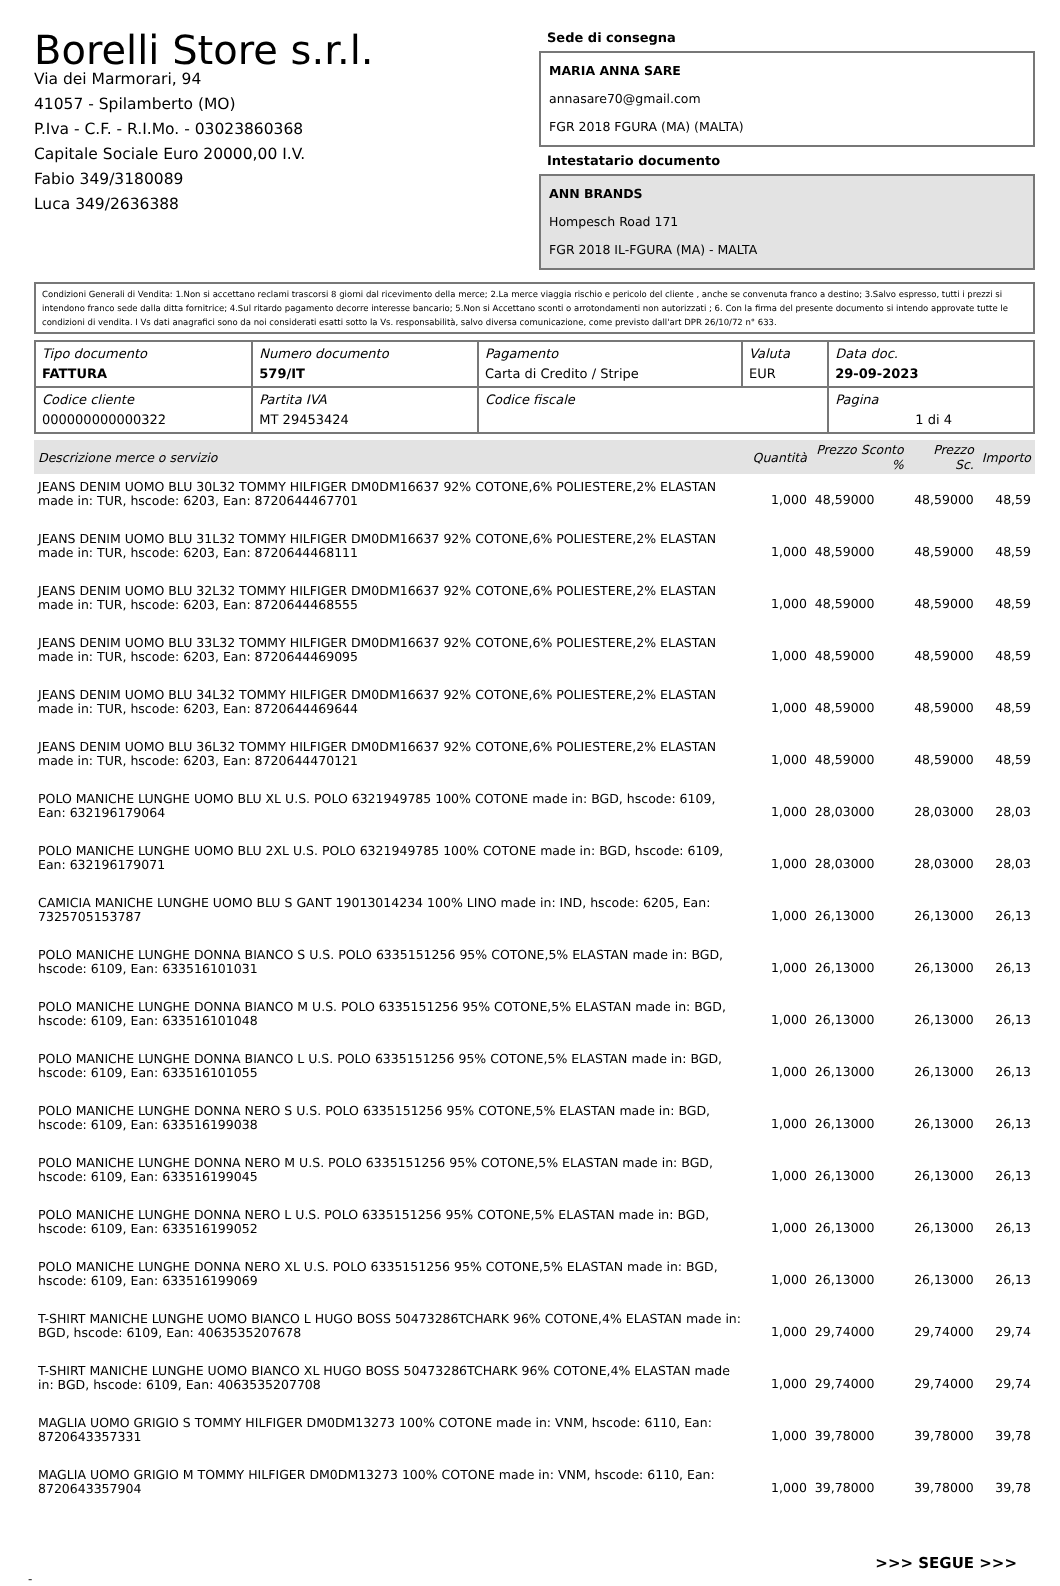Borelli Store s.r.l.
Via dei Marmorari, 94
41057 - Spilamberto (MO)
P.Iva - C.F. - R.I.Mo. - 03023860368
Capitale Sociale Euro 20000,00 I.V.
Fabio 349/3180089
Luca 349/2636388
Sede di consegna
MARIA ANNA SARE
annasare70@gmail.com
FGR 2018 FGURA (MA) (MALTA)
Intestatario documento
ANN BRANDS
Hompesch Road 171
FGR 2018 IL-FGURA (MA) - MALTA
Condizioni Generali di Vendita: 1.Non si accettano reclami trascorsi 8 giorni dal ricevimento della merce; 2.La merce viaggia rischio e pericolo del cliente , anche se convenuta franco a destino; 3.Salvo espresso, tutti i prezzi si intendono franco sede dalla ditta fornitrice; 4.Sul ritardo pagamento decorre interesse bancario; 5.Non si Accettano sconti o arrotondamenti non autorizzati ; 6. Con la firma del presente documento si intendo approvate tutte le condizioni di vendita. I Vs dati anagrafici sono da noi considerati esatti sotto la Vs. responsabilità, salvo diversa comunicazione, come previsto dall'art DPR 26/10/72 n° 633.
| Tipo documento FATTURA | Numero documento 579/IT | Pagamento Carta di Credito / Stripe | Valuta EUR | Data doc. 29-09-2023 |
| Codice cliente 000000000000322 | Partita IVA MT 29453424 | Codice fiscale | | Pagina 1 di 4 |
| Descrizione merce o servizio | Quantità | Prezzo Sconto % | Prezzo Sc. | Importo |
| --- | --- | --- | --- | --- |
| JEANS DENIM UOMO BLU 30L32 TOMMY HILFIGER DM0DM16637 92% COTONE,6% POLIESTERE,2% ELASTAN made in: TUR, hscode: 6203, Ean: 8720644467701 | 1,000 | 48,59000 | 48,59000 | 48,59 |
| JEANS DENIM UOMO BLU 31L32 TOMMY HILFIGER DM0DM16637 92% COTONE,6% POLIESTERE,2% ELASTAN made in: TUR, hscode: 6203, Ean: 8720644468111 | 1,000 | 48,59000 | 48,59000 | 48,59 |
| JEANS DENIM UOMO BLU 32L32 TOMMY HILFIGER DM0DM16637 92% COTONE,6% POLIESTERE,2% ELASTAN made in: TUR, hscode: 6203, Ean: 8720644468555 | 1,000 | 48,59000 | 48,59000 | 48,59 |
| JEANS DENIM UOMO BLU 33L32 TOMMY HILFIGER DM0DM16637 92% COTONE,6% POLIESTERE,2% ELASTAN made in: TUR, hscode: 6203, Ean: 8720644469095 | 1,000 | 48,59000 | 48,59000 | 48,59 |
| JEANS DENIM UOMO BLU 34L32 TOMMY HILFIGER DM0DM16637 92% COTONE,6% POLIESTERE,2% ELASTAN made in: TUR, hscode: 6203, Ean: 8720644469644 | 1,000 | 48,59000 | 48,59000 | 48,59 |
| JEANS DENIM UOMO BLU 36L32 TOMMY HILFIGER DM0DM16637 92% COTONE,6% POLIESTERE,2% ELASTAN made in: TUR, hscode: 6203, Ean: 8720644470121 | 1,000 | 48,59000 | 48,59000 | 48,59 |
| POLO MANICHE LUNGHE UOMO BLU XL U.S. POLO 6321949785 100% COTONE made in: BGD, hscode: 6109, Ean: 632196179064 | 1,000 | 28,03000 | 28,03000 | 28,03 |
| POLO MANICHE LUNGHE UOMO BLU 2XL U.S. POLO 6321949785 100% COTONE made in: BGD, hscode: 6109, Ean: 632196179071 | 1,000 | 28,03000 | 28,03000 | 28,03 |
| CAMICIA MANICHE LUNGHE UOMO BLU S GANT 19013014234 100% LINO made in: IND, hscode: 6205, Ean: 7325705153787 | 1,000 | 26,13000 | 26,13000 | 26,13 |
| POLO MANICHE LUNGHE DONNA BIANCO S U.S. POLO 6335151256 95% COTONE,5% ELASTAN made in: BGD, hscode: 6109, Ean: 633516101031 | 1,000 | 26,13000 | 26,13000 | 26,13 |
| POLO MANICHE LUNGHE DONNA BIANCO M U.S. POLO 6335151256 95% COTONE,5% ELASTAN made in: BGD, hscode: 6109, Ean: 633516101048 | 1,000 | 26,13000 | 26,13000 | 26,13 |
| POLO MANICHE LUNGHE DONNA BIANCO L U.S. POLO 6335151256 95% COTONE,5% ELASTAN made in: BGD, hscode: 6109, Ean: 633516101055 | 1,000 | 26,13000 | 26,13000 | 26,13 |
| POLO MANICHE LUNGHE DONNA NERO S U.S. POLO 6335151256 95% COTONE,5% ELASTAN made in: BGD, hscode: 6109, Ean: 633516199038 | 1,000 | 26,13000 | 26,13000 | 26,13 |
| POLO MANICHE LUNGHE DONNA NERO M U.S. POLO 6335151256 95% COTONE,5% ELASTAN made in: BGD, hscode: 6109, Ean: 633516199045 | 1,000 | 26,13000 | 26,13000 | 26,13 |
| POLO MANICHE LUNGHE DONNA NERO L U.S. POLO 6335151256 95% COTONE,5% ELASTAN made in: BGD, hscode: 6109, Ean: 633516199052 | 1,000 | 26,13000 | 26,13000 | 26,13 |
| POLO MANICHE LUNGHE DONNA NERO XL U.S. POLO 6335151256 95% COTONE,5% ELASTAN made in: BGD, hscode: 6109, Ean: 633516199069 | 1,000 | 26,13000 | 26,13000 | 26,13 |
| T-SHIRT MANICHE LUNGHE UOMO BIANCO L HUGO BOSS 50473286TCHARK 96% COTONE,4% ELASTAN made in: BGD, hscode: 6109, Ean: 4063535207678 | 1,000 | 29,74000 | 29,74000 | 29,74 |
| T-SHIRT MANICHE LUNGHE UOMO BIANCO XL HUGO BOSS 50473286TCHARK 96% COTONE,4% ELASTAN made in: BGD, hscode: 6109, Ean: 4063535207708 | 1,000 | 29,74000 | 29,74000 | 29,74 |
| MAGLIA UOMO GRIGIO S TOMMY HILFIGER DM0DM13273 100% COTONE made in: VNM, hscode: 6110, Ean: 8720643357331 | 1,000 | 39,78000 | 39,78000 | 39,78 |
| MAGLIA UOMO GRIGIO M TOMMY HILFIGER DM0DM13273 100% COTONE made in: VNM, hscode: 6110, Ean: 8720643357904 | 1,000 | 39,78000 | 39,78000 | 39,78 |
>>> SEGUE >>>
-